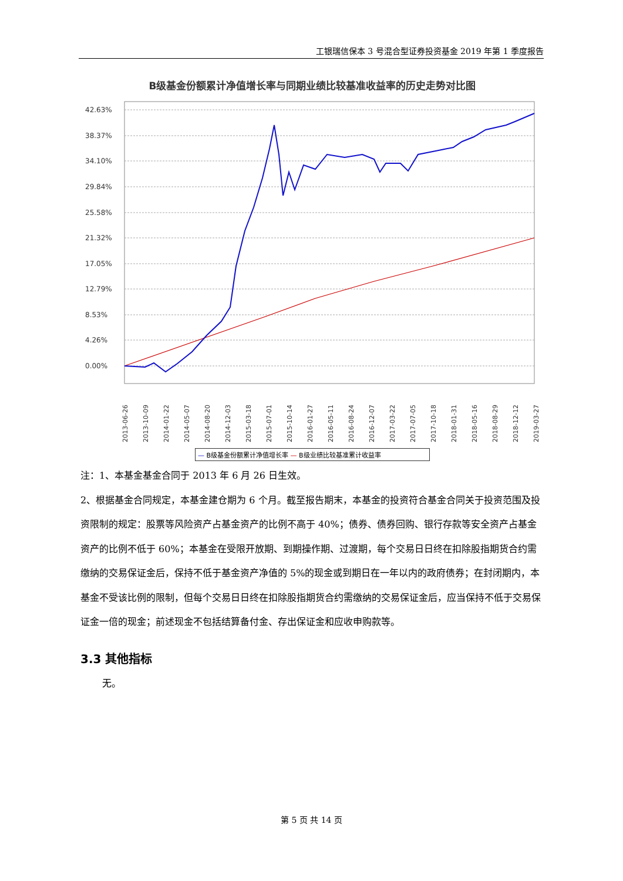工银瑞信保本 3 号混合型证券投资基金 2019 年第 1 季度报告
B级基金份额累计净值增长率与同期业绩比较基准收益率的历史走势对比图
42.63%
38.37%
34.10%
29.84%
25.58%
21.32%
17.05%
12.79%
8.53%
4.26%
0.00%
2013-06-26
2013-10-09
2014-01-22
2014-05-07
2014-08-20
2014-12-03
2015-03-18
2015-07-01
2015-10-14
2016-01-27
2016-05-11
2016-08-24
2016-12-07
2017-03-22
2017-07-05
2017-10-18
2018-01-31
2018-05-16
2018-08-29
2018-12-12
2019-03-27
— B级基金份额累计净值增长率 — B级业绩比较基准累计收益率
注：1、本基金基金合同于 2013 年 6 月 26 日生效。
2、根据基金合同规定，本基金建仓期为 6 个月。截至报告期末，本基金的投资符合基金合同关于投资范围及投资限制的规定：股票等风险资产占基金资产的比例不高于 40%；债券、债券回购、银行存款等安全资产占基金资产的比例不低于 60%；本基金在受限开放期、到期操作期、过渡期，每个交易日日终在扣除股指期货合约需缴纳的交易保证金后，保持不低于基金资产净值的 5%的现金或到期日在一年以内的政府债券；在封闭期内，本基金不受该比例的限制，但每个交易日日终在扣除股指期货合约需缴纳的交易保证金后，应当保持不低于交易保证金一倍的现金；前述现金不包括结算备付金、存出保证金和应收申购款等。
3.3 其他指标
无。
第 5 页 共 14 页